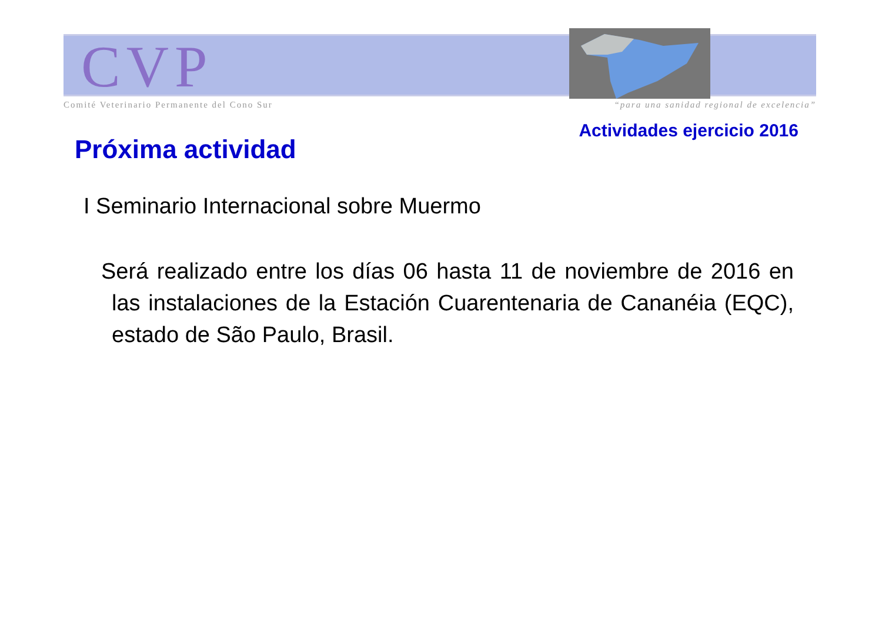CVP
Comité Veterinario Permanente del Cono Sur “para una sanidad regional de excelencia”
Actividades ejercicio 2016
Próxima actividad
I Seminario Internacional sobre Muermo
Será realizado entre los días 06 hasta 11 de noviembre de 2016 en las instalaciones de la Estación Cuarentenaria de Cananéia (EQC), estado de São Paulo, Brasil.